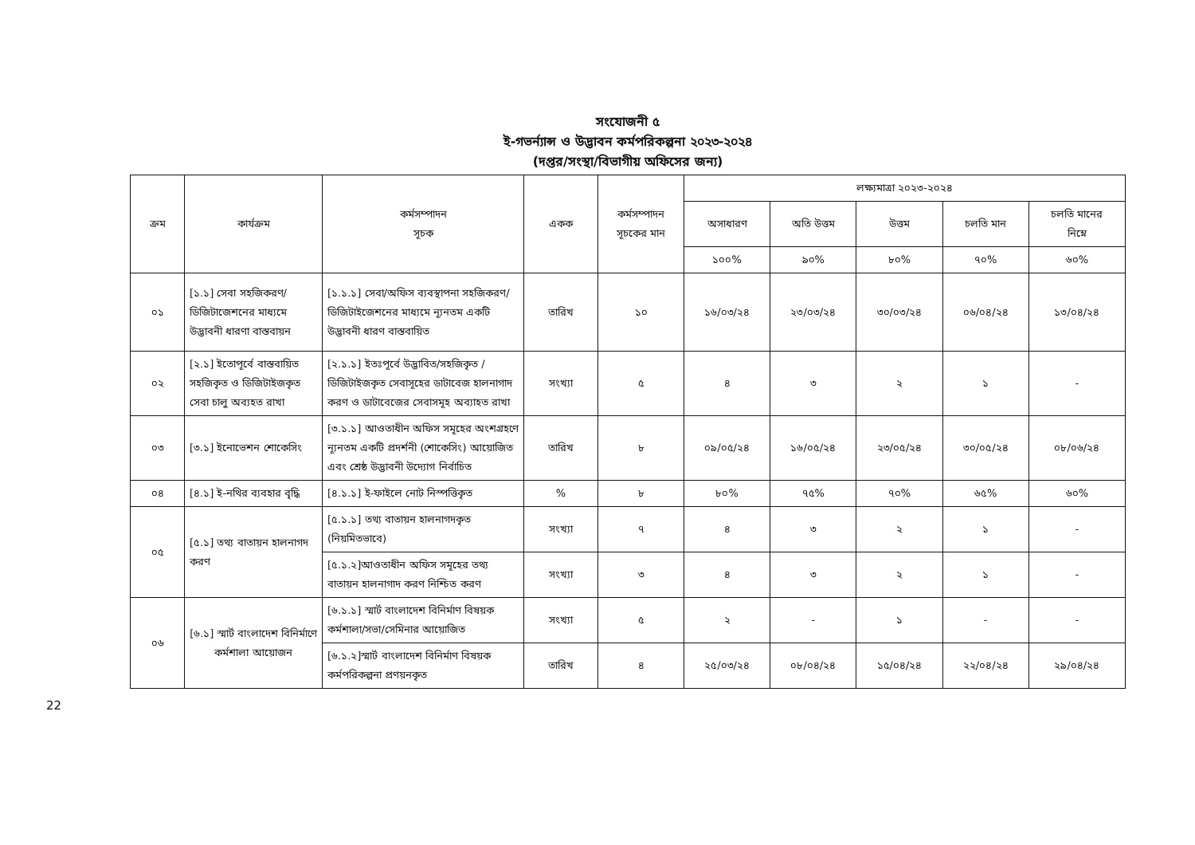সংযোজনী ৫
ই-গভর্ন্যান্স ও উদ্ভাবন কর্মপরিকল্পনা ২০২৩-২০২৪
(দপ্তর/সংস্থা/বিভাগীয় অফিসের জন্য)
| ক্রম | কার্যক্রম | কর্মসম্পাদন সূচক | একক | কর্মসম্পাদন সূচকের মান | লক্ষ্যমাত্রা ২০২৩-২০২৪ | | | | |
| --- | --- | --- | --- | --- | --- | --- | --- | --- | --- |
| | | | | | অসাধারণ | অতি উত্তম | উত্তম | চলতি মান | চলতি মানের নিম্নে |
| | | | | | ১০০% | ৯০% | ৮০% | ৭০% | ৬০% |
| ০১ | [১.১] সেবা সহজিকরণ/ ডিজিটাজেশনের মাধ্যমে উদ্ভাবনী ধারণা বাস্তবায়ন | [১.১.১] সেবা/অফিস ব্যবস্থাপনা সহজিকরণ/ ডিজিটাইজেশনের মাধ্যমে ন্যূনতম একটি উদ্ভাবনী ধারণ বাস্তবায়িত | তারিখ | ১০ | ১৬/০৩/২৪ | ২৩/০৩/২৪ | ৩০/০৩/২৪ | ০৬/০৪/২৪ | ১৩/০৪/২৪ |
| ০২ | [২.১] ইতোপূর্বে বাস্তবায়িত সহজিকৃত ও ডিজিটাইজকৃত সেবা চালু অব্যহত রাখা | [২.১.১] ইতঃপূর্বে উদ্ভাবিত/সহজিকৃত /ডিজিটাইজকৃত সেবাসূহের ডাটাবেজ হালনাগাদ করণ ও ডাটাবেজের সেবাসমূহ অব্যাহত রাখা | সংখ্যা | ৫ | ৪ | ৩ | ২ | ১ | - |
| ০৩ | [৩.১] ইনোভেশন শোকেসিং | [৩.১.১] আওতাধীন অফিস সমূহের অংশগ্রহণে ন্যূনতম একটি প্রদর্শনী (শোকেসিং) আয়োজিত এবং শ্রেষ্ঠ উদ্ভাবনী উদ্যোগ নির্বাচিত | তারিখ | ৮ | ০৯/০৫/২৪ | ১৬/০৫/২৪ | ২৩/০৫/২৪ | ৩০/০৫/২৪ | ০৮/০৬/২৪ |
| ০৪ | [৪.১] ই-নথির ব্যবহার বৃদ্ধি | [৪.১.১] ই-ফাইলে নোট নিস্পত্তিকৃত | % | ৮ | ৮০% | ৭৫% | ৭০% | ৬৫% | ৬০% |
| ০৫ | [৫.১] তথ্য বাতায়ন হালনাগদ করণ | [৫.১.১] তথ্য বাতায়ন হালনাগদকৃত (নিয়মিতভাবে) | সংখ্যা | ৭ | ৪ | ৩ | ২ | ১ | - |
| | | [৫.১.২]আওতাধীন অফিস সমূহের তথ্য বাতায়ন হালনাগাদ করণ নিশ্চিত করণ | সংখ্যা | ৩ | ৪ | ৩ | ২ | ১ | - |
| ০৬ | [৬.১] স্মার্ট বাংলাদেশ বিনির্মাণে কর্মশালা আয়োজন | [৬.১.১] স্মার্ট বাংলাদেশ বিনির্মাণ বিষয়ক কর্মশালা/সভা/সেমিনার আয়োজিত | সংখ্যা | ৫ | ২ | - | ১ | - | - |
| | | [৬.১.২]স্মার্ট বাংলাদেশ বিনির্মাণ বিষয়ক কর্মপরিকল্পনা প্রণয়নকৃত | তারিখ | ৪ | ২৫/০৩/২৪ | ০৮/০৪/২৪ | ১৫/০৪/২৪ | ২২/০৪/২৪ | ২৯/০৪/২৪ |
22